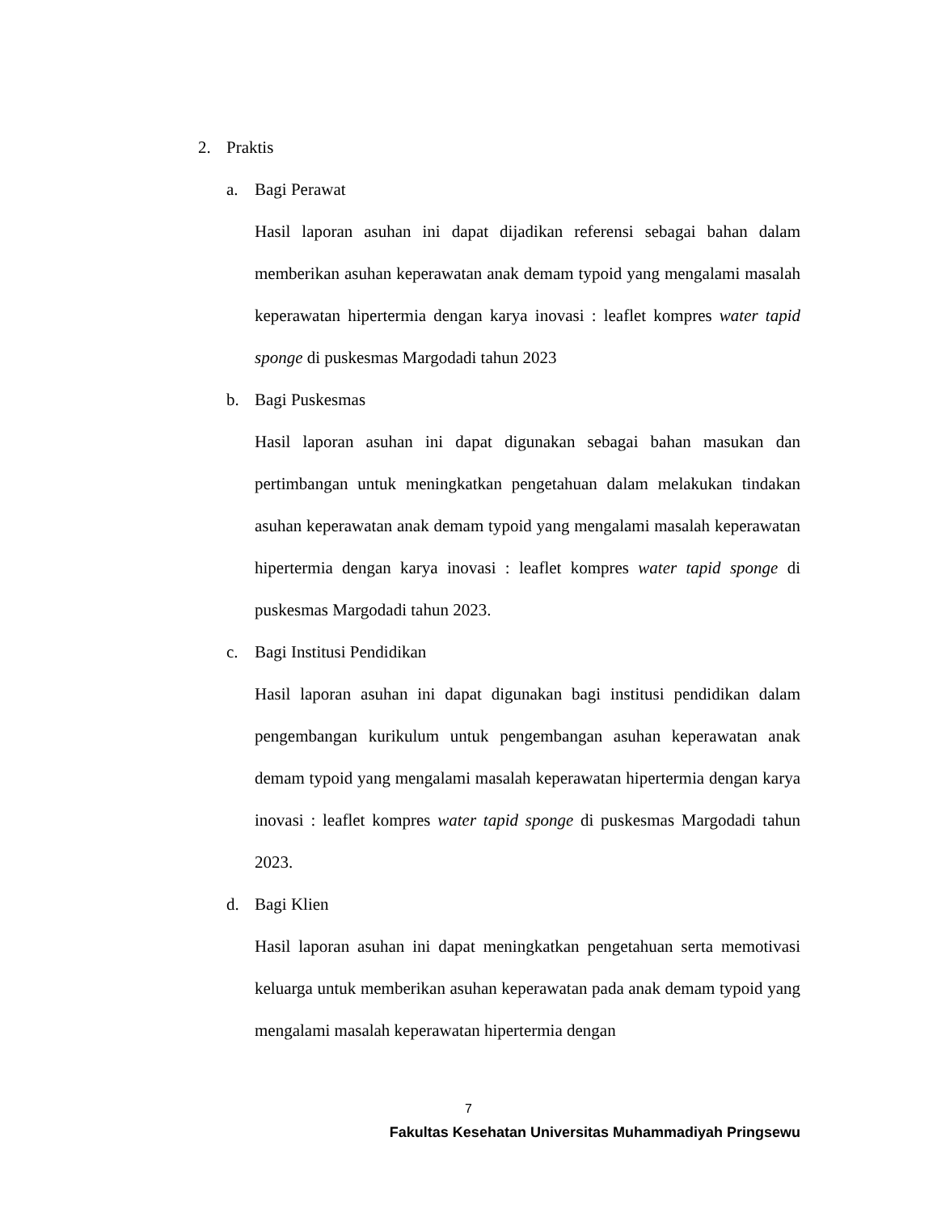2. Praktis
a. Bagi Perawat
Hasil laporan asuhan ini dapat dijadikan referensi sebagai bahan dalam memberikan asuhan keperawatan anak demam typoid yang mengalami masalah keperawatan hipertermia dengan karya inovasi : leaflet kompres water tapid sponge di puskesmas Margodadi tahun 2023
b. Bagi Puskesmas
Hasil laporan asuhan ini dapat digunakan sebagai bahan masukan dan pertimbangan untuk meningkatkan pengetahuan dalam melakukan tindakan asuhan keperawatan anak demam typoid yang mengalami masalah keperawatan hipertermia dengan karya inovasi : leaflet kompres water tapid sponge di puskesmas Margodadi tahun 2023.
c. Bagi Institusi Pendidikan
Hasil laporan asuhan ini dapat digunakan bagi institusi pendidikan dalam pengembangan kurikulum untuk pengembangan asuhan keperawatan anak demam typoid yang mengalami masalah keperawatan hipertermia dengan karya inovasi : leaflet kompres water tapid sponge di puskesmas Margodadi tahun 2023.
d. Bagi Klien
Hasil laporan asuhan ini dapat meningkatkan pengetahuan serta memotivasi keluarga untuk memberikan asuhan keperawatan pada anak demam typoid yang mengalami masalah keperawatan hipertermia dengan
7
Fakultas Kesehatan Universitas Muhammadiyah Pringsewu